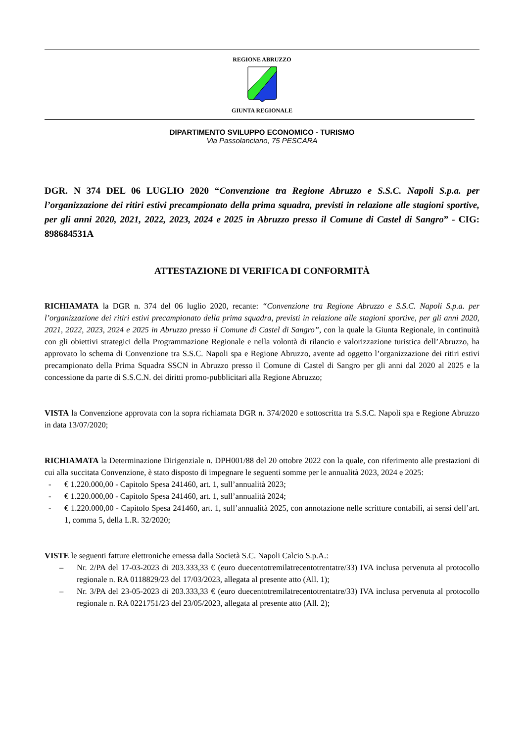REGIONE ABRUZZO
GIUNTA REGIONALE
DIPARTIMENTO SVILUPPO ECONOMICO - TURISMO
Via Passolanciano, 75 PESCARA
DGR. N 374 DEL 06 LUGLIO 2020 “Convenzione tra Regione Abruzzo e S.S.C. Napoli S.p.a. per l’organizzazione dei ritiri estivi precampionato della prima squadra, previsti in relazione alle stagioni sportive, per gli anni 2020, 2021, 2022, 2023, 2024 e 2025 in Abruzzo presso il Comune di Castel di Sangro” - CIG: 898684531A
ATTESTAZIONE DI VERIFICA DI CONFORMITÀ
RICHIAMATA la DGR n. 374 del 06 luglio 2020, recante: “Convenzione tra Regione Abruzzo e S.S.C. Napoli S.p.a. per l’organizzazione dei ritiri estivi precampionato della prima squadra, previsti in relazione alle stagioni sportive, per gli anni 2020, 2021, 2022, 2023, 2024 e 2025 in Abruzzo presso il Comune di Castel di Sangro”, con la quale la Giunta Regionale, in continuità con gli obiettivi strategici della Programmazione Regionale e nella volontà di rilancio e valorizzazione turistica dell’Abruzzo, ha approvato lo schema di Convenzione tra S.S.C. Napoli spa e Regione Abruzzo, avente ad oggetto l’organizzazione dei ritiri estivi precampionato della Prima Squadra SSCN in Abruzzo presso il Comune di Castel di Sangro per gli anni dal 2020 al 2025 e la concessione da parte di S.S.C.N. dei diritti promo-pubblicitari alla Regione Abruzzo;
VISTA la Convenzione approvata con la sopra richiamata DGR n. 374/2020 e sottoscritta tra S.S.C. Napoli spa e Regione Abruzzo in data 13/07/2020;
RICHIAMATA la Determinazione Dirigenziale n. DPH001/88 del 20 ottobre 2022 con la quale, con riferimento alle prestazioni di cui alla succitata Convenzione, è stato disposto di impegnare le seguenti somme per le annualità 2023, 2024 e 2025:
- € 1.220.000,00 - Capitolo Spesa 241460, art. 1, sull’annualità 2023;
- € 1.220.000,00 - Capitolo Spesa 241460, art. 1, sull’annualità 2024;
- € 1.220.000,00 - Capitolo Spesa 241460, art. 1, sull’annualità 2025, con annotazione nelle scritture contabili, ai sensi dell’art. 1, comma 5, della L.R. 32/2020;
VISTE le seguenti fatture elettroniche emessa dalla Società S.C. Napoli Calcio S.p.A.:
– Nr. 2/PA del 17-03-2023 di 203.333,33 € (euro duecentotremilatrecentotrentatre/33) IVA inclusa pervenuta al protocollo regionale n. RA 0118829/23 del 17/03/2023, allegata al presente atto (All. 1);
– Nr. 3/PA del 23-05-2023 di 203.333,33 € (euro duecentotremilatrecentotrentatre/33) IVA inclusa pervenuta al protocollo regionale n. RA 0221751/23 del 23/05/2023, allegata al presente atto (All. 2);